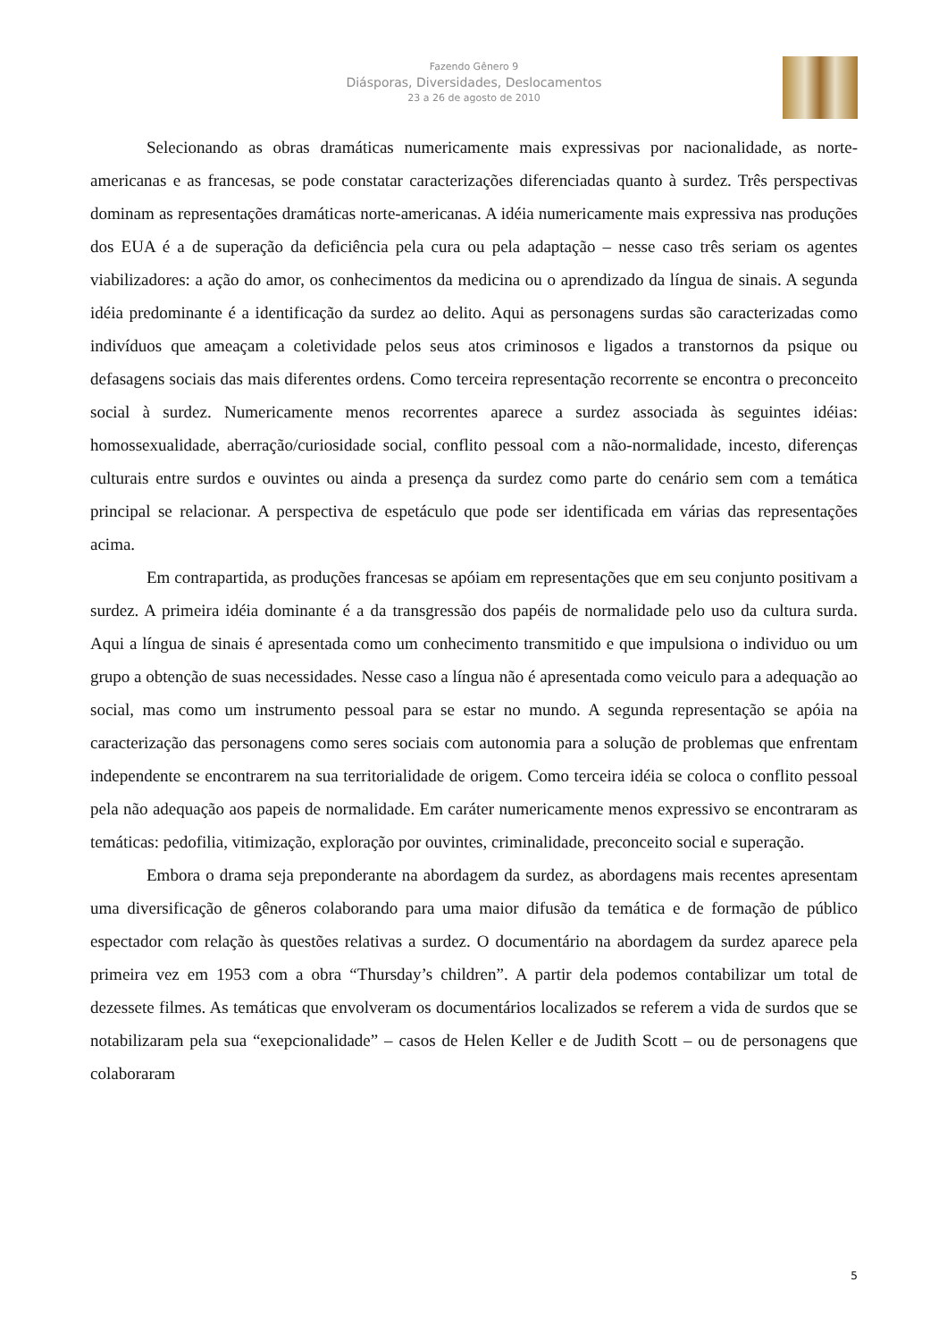Fazendo Gênero 9
Diásporas, Diversidades, Deslocamentos
23 a 26 de agosto de 2010
Selecionando as obras dramáticas numericamente mais expressivas por nacionalidade, as norte-americanas e as francesas, se pode constatar caracterizações diferenciadas quanto à surdez. Três perspectivas dominam as representações dramáticas norte-americanas. A idéia numericamente mais expressiva nas produções dos EUA é a de superação da deficiência pela cura ou pela adaptação – nesse caso três seriam os agentes viabilizadores: a ação do amor, os conhecimentos da medicina ou o aprendizado da língua de sinais. A segunda idéia predominante é a identificação da surdez ao delito. Aqui as personagens surdas são caracterizadas como indivíduos que ameaçam a coletividade pelos seus atos criminosos e ligados a transtornos da psique ou defasagens sociais das mais diferentes ordens. Como terceira representação recorrente se encontra o preconceito social à surdez. Numericamente menos recorrentes aparece a surdez associada às seguintes idéias: homossexualidade, aberração/curiosidade social, conflito pessoal com a não-normalidade, incesto, diferenças culturais entre surdos e ouvintes ou ainda a presença da surdez como parte do cenário sem com a temática principal se relacionar. A perspectiva de espetáculo que pode ser identificada em várias das representações acima.
Em contrapartida, as produções francesas se apóiam em representações que em seu conjunto positivam a surdez. A primeira idéia dominante é a da transgressão dos papéis de normalidade pelo uso da cultura surda. Aqui a língua de sinais é apresentada como um conhecimento transmitido e que impulsiona o individuo ou um grupo a obtenção de suas necessidades. Nesse caso a língua não é apresentada como veiculo para a adequação ao social, mas como um instrumento pessoal para se estar no mundo. A segunda representação se apóia na caracterização das personagens como seres sociais com autonomia para a solução de problemas que enfrentam independente se encontrarem na sua territorialidade de origem. Como terceira idéia se coloca o conflito pessoal pela não adequação aos papeis de normalidade. Em caráter numericamente menos expressivo se encontraram as temáticas: pedofilia, vitimização, exploração por ouvintes, criminalidade, preconceito social e superação.
Embora o drama seja preponderante na abordagem da surdez, as abordagens mais recentes apresentam uma diversificação de gêneros colaborando para uma maior difusão da temática e de formação de público espectador com relação às questões relativas a surdez. O documentário na abordagem da surdez aparece pela primeira vez em 1953 com a obra “Thursday’s children”. A partir dela podemos contabilizar um total de dezessete filmes. As temáticas que envolveram os documentários localizados se referem a vida de surdos que se notabilizaram pela sua “exepcionalidade” – casos de Helen Keller e de Judith Scott – ou de personagens que colaboraram
5